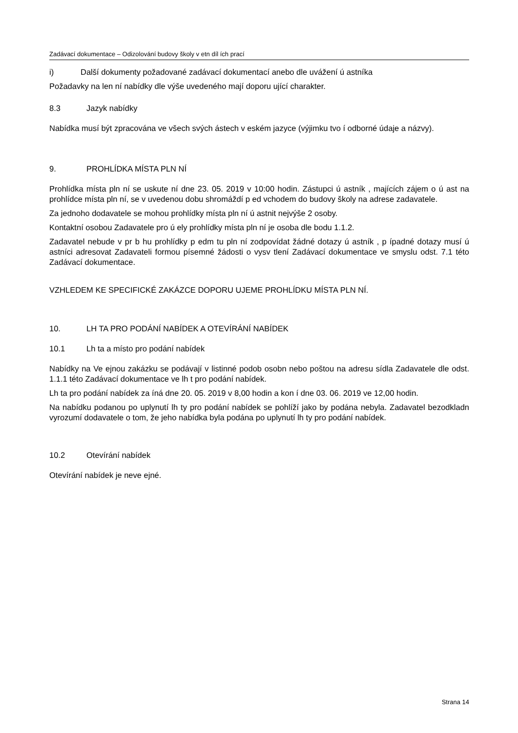Zadávací dokumentace – Odizolování budovy školy v etn díl ích prací
i) Další dokumenty požadované zadávací dokumentací anebo dle uvážení ú astníka
Požadavky na len ní nabídky dle výše uvedeného mají doporu ující charakter.
8.3 Jazyk nabídky
Nabídka musí být zpracována ve všech svých ástech v eském jazyce (výjimku tvo í odborné údaje a názvy).
9. PROHLÍDKA MÍSTA PLN NÍ
Prohlídka místa pln ní se uskute ní dne 23. 05. 2019 v 10:00 hodin. Zástupci ú astník , majících zájem o ú ast na prohlídce místa pln ní, se v uvedenou dobu shromáždí p ed vchodem do budovy školy na adrese zadavatele.
Za jednoho dodavatele se mohou prohlídky místa pln ní ú astnit nejvýše 2 osoby.
Kontaktní osobou Zadavatele pro ú ely prohlídky místa pln ní je osoba dle bodu 1.1.2.
Zadavatel nebude v pr b hu prohlídky p edm tu pln ní zodpovídat žádné dotazy ú astník , p ípadné dotazy musí ú astníci adresovat Zadavateli formou písemné žádosti o vysv tlení Zadávací dokumentace ve smyslu odst. 7.1 této Zadávací dokumentace.
VZHLEDEM KE SPECIFICKÉ ZAKÁZCE DOPORU UJEME PROHLÍDKU MÍSTA PLN NÍ.
10. LH TA PRO PODÁNÍ NABÍDEK A OTEVÍRÁNÍ NABÍDEK
10.1 Lh ta a místo pro podání nabídek
Nabídky na Ve ejnou zakázku se podávají v listinné podob osobn nebo poštou na adresu sídla Zadavatele dle odst. 1.1.1 této Zadávací dokumentace ve lh t pro podání nabídek.
Lh ta pro podání nabídek za íná dne 20. 05. 2019 v 8,00 hodin a kon í dne 03. 06. 2019 ve 12,00 hodin.
Na nabídku podanou po uplynutí lh ty pro podání nabídek se pohlíží jako by podána nebyla. Zadavatel bezodkladn vyrozumí dodavatele o tom, že jeho nabídka byla podána po uplynutí lh ty pro podání nabídek.
10.2 Otevírání nabídek
Otevírání nabídek je neve ejné.
Strana 14